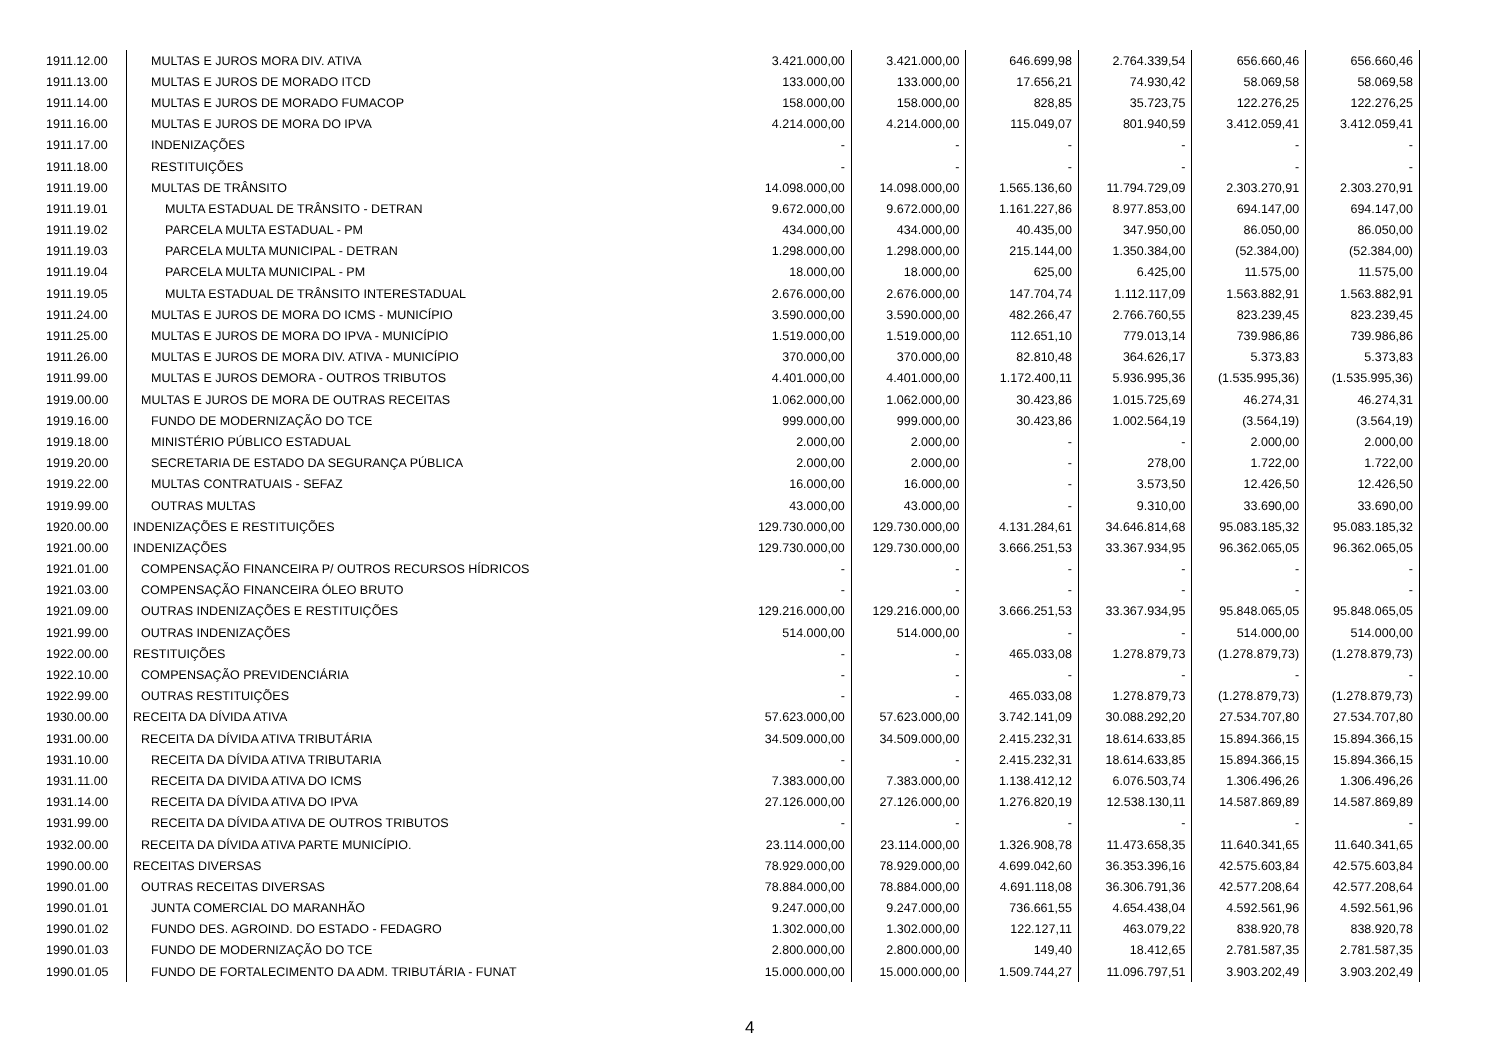| 1911.12.00 | MULTAS E JUROS MORA DIV. ATIVA | 3.421.000,00 | 3.421.000,00 | 646.699,98 | 2.764.339,54 | 656.660,46 | 656.660,46 |
| 1911.13.00 | MULTAS E JUROS DE MORADO ITCD | 133.000,00 | 133.000,00 | 17.656,21 | 74.930,42 | 58.069,58 | 58.069,58 |
| 1911.14.00 | MULTAS E JUROS DE MORADO FUMACOP | 158.000,00 | 158.000,00 | 828,85 | 35.723,75 | 122.276,25 | 122.276,25 |
| 1911.16.00 | MULTAS E JUROS DE MORA DO IPVA | 4.214.000,00 | 4.214.000,00 | 115.049,07 | 801.940,59 | 3.412.059,41 | 3.412.059,41 |
| 1911.17.00 | INDENIZAÇÕES | - | - | - | - | - | - |
| 1911.18.00 | RESTITUIÇÕES | - | - | - | - | - | - |
| 1911.19.00 | MULTAS DE TRÂNSITO | 14.098.000,00 | 14.098.000,00 | 1.565.136,60 | 11.794.729,09 | 2.303.270,91 | 2.303.270,91 |
| 1911.19.01 | MULTA ESTADUAL DE TRÂNSITO - DETRAN | 9.672.000,00 | 9.672.000,00 | 1.161.227,86 | 8.977.853,00 | 694.147,00 | 694.147,00 |
| 1911.19.02 | PARCELA MULTA ESTADUAL - PM | 434.000,00 | 434.000,00 | 40.435,00 | 347.950,00 | 86.050,00 | 86.050,00 |
| 1911.19.03 | PARCELA MULTA MUNICIPAL - DETRAN | 1.298.000,00 | 1.298.000,00 | 215.144,00 | 1.350.384,00 | (52.384,00) | (52.384,00) |
| 1911.19.04 | PARCELA MULTA MUNICIPAL - PM | 18.000,00 | 18.000,00 | 625,00 | 6.425,00 | 11.575,00 | 11.575,00 |
| 1911.19.05 | MULTA ESTADUAL DE TRÂNSITO INTERESTADUAL | 2.676.000,00 | 2.676.000,00 | 147.704,74 | 1.112.117,09 | 1.563.882,91 | 1.563.882,91 |
| 1911.24.00 | MULTAS E JUROS DE MORA DO ICMS - MUNICÍPIO | 3.590.000,00 | 3.590.000,00 | 482.266,47 | 2.766.760,55 | 823.239,45 | 823.239,45 |
| 1911.25.00 | MULTAS E JUROS DE MORA DO IPVA - MUNICÍPIO | 1.519.000,00 | 1.519.000,00 | 112.651,10 | 779.013,14 | 739.986,86 | 739.986,86 |
| 1911.26.00 | MULTAS E JUROS DE MORA DIV. ATIVA - MUNICÍPIO | 370.000,00 | 370.000,00 | 82.810,48 | 364.626,17 | 5.373,83 | 5.373,83 |
| 1911.99.00 | MULTAS E JUROS DEMORA - OUTROS TRIBUTOS | 4.401.000,00 | 4.401.000,00 | 1.172.400,11 | 5.936.995,36 | (1.535.995,36) | (1.535.995,36) |
| 1919.00.00 | MULTAS E JUROS DE MORA DE OUTRAS RECEITAS | 1.062.000,00 | 1.062.000,00 | 30.423,86 | 1.015.725,69 | 46.274,31 | 46.274,31 |
| 1919.16.00 | FUNDO DE MODERNIZAÇÃO DO TCE | 999.000,00 | 999.000,00 | 30.423,86 | 1.002.564,19 | (3.564,19) | (3.564,19) |
| 1919.18.00 | MINISTÉRIO PÚBLICO ESTADUAL | 2.000,00 | 2.000,00 | - | - | 2.000,00 | 2.000,00 |
| 1919.20.00 | SECRETARIA DE ESTADO DA SEGURANÇA PÚBLICA | 2.000,00 | 2.000,00 | - | 278,00 | 1.722,00 | 1.722,00 |
| 1919.22.00 | MULTAS CONTRATUAIS - SEFAZ | 16.000,00 | 16.000,00 | - | 3.573,50 | 12.426,50 | 12.426,50 |
| 1919.99.00 | OUTRAS MULTAS | 43.000,00 | 43.000,00 | - | 9.310,00 | 33.690,00 | 33.690,00 |
| 1920.00.00 | INDENIZAÇÕES E RESTITUIÇÕES | 129.730.000,00 | 129.730.000,00 | 4.131.284,61 | 34.646.814,68 | 95.083.185,32 | 95.083.185,32 |
| 1921.00.00 | INDENIZAÇÕES | 129.730.000,00 | 129.730.000,00 | 3.666.251,53 | 33.367.934,95 | 96.362.065,05 | 96.362.065,05 |
| 1921.01.00 | COMPENSAÇÃO FINANCEIRA P/ OUTROS RECURSOS HÍDRICOS | - | - | - | - | - | - |
| 1921.03.00 | COMPENSAÇÃO FINANCEIRA ÓLEO BRUTO | - | - | - | - | - | - |
| 1921.09.00 | OUTRAS INDENIZAÇÕES E RESTITUIÇÕES | 129.216.000,00 | 129.216.000,00 | 3.666.251,53 | 33.367.934,95 | 95.848.065,05 | 95.848.065,05 |
| 1921.99.00 | OUTRAS INDENIZAÇÕES | 514.000,00 | 514.000,00 | - | - | 514.000,00 | 514.000,00 |
| 1922.00.00 | RESTITUIÇÕES | - | - | 465.033,08 | 1.278.879,73 | (1.278.879,73) | (1.278.879,73) |
| 1922.10.00 | COMPENSAÇÃO PREVIDENCIÁRIA | - | - | - | - | - | - |
| 1922.99.00 | OUTRAS RESTITUIÇÕES | - | - | 465.033,08 | 1.278.879,73 | (1.278.879,73) | (1.278.879,73) |
| 1930.00.00 | RECEITA DA DÍVIDA ATIVA | 57.623.000,00 | 57.623.000,00 | 3.742.141,09 | 30.088.292,20 | 27.534.707,80 | 27.534.707,80 |
| 1931.00.00 | RECEITA DA DÍVIDA ATIVA TRIBUTÁRIA | 34.509.000,00 | 34.509.000,00 | 2.415.232,31 | 18.614.633,85 | 15.894.366,15 | 15.894.366,15 |
| 1931.10.00 | RECEITA DA DÍVIDA ATIVA TRIBUTARIA | - | - | 2.415.232,31 | 18.614.633,85 | 15.894.366,15 | 15.894.366,15 |
| 1931.11.00 | RECEITA DA DIVIDA ATIVA DO ICMS | 7.383.000,00 | 7.383.000,00 | 1.138.412,12 | 6.076.503,74 | 1.306.496,26 | 1.306.496,26 |
| 1931.14.00 | RECEITA DA DÍVIDA ATIVA DO IPVA | 27.126.000,00 | 27.126.000,00 | 1.276.820,19 | 12.538.130,11 | 14.587.869,89 | 14.587.869,89 |
| 1931.99.00 | RECEITA DA DÍVIDA ATIVA DE OUTROS TRIBUTOS | - | - | - | - | - | - |
| 1932.00.00 | RECEITA DA DÍVIDA ATIVA PARTE MUNICÍPIO. | 23.114.000,00 | 23.114.000,00 | 1.326.908,78 | 11.473.658,35 | 11.640.341,65 | 11.640.341,65 |
| 1990.00.00 | RECEITAS DIVERSAS | 78.929.000,00 | 78.929.000,00 | 4.699.042,60 | 36.353.396,16 | 42.575.603,84 | 42.575.603,84 |
| 1990.01.00 | OUTRAS RECEITAS DIVERSAS | 78.884.000,00 | 78.884.000,00 | 4.691.118,08 | 36.306.791,36 | 42.577.208,64 | 42.577.208,64 |
| 1990.01.01 | JUNTA COMERCIAL DO MARANHÃO | 9.247.000,00 | 9.247.000,00 | 736.661,55 | 4.654.438,04 | 4.592.561,96 | 4.592.561,96 |
| 1990.01.02 | FUNDO DES. AGROIND. DO ESTADO - FEDAGRO | 1.302.000,00 | 1.302.000,00 | 122.127,11 | 463.079,22 | 838.920,78 | 838.920,78 |
| 1990.01.03 | FUNDO DE MODERNIZAÇÃO DO TCE | 2.800.000,00 | 2.800.000,00 | 149,40 | 18.412,65 | 2.781.587,35 | 2.781.587,35 |
| 1990.01.05 | FUNDO DE FORTALECIMENTO DA ADM. TRIBUTÁRIA - FUNAT | 15.000.000,00 | 15.000.000,00 | 1.509.744,27 | 11.096.797,51 | 3.903.202,49 | 3.903.202,49 |
4